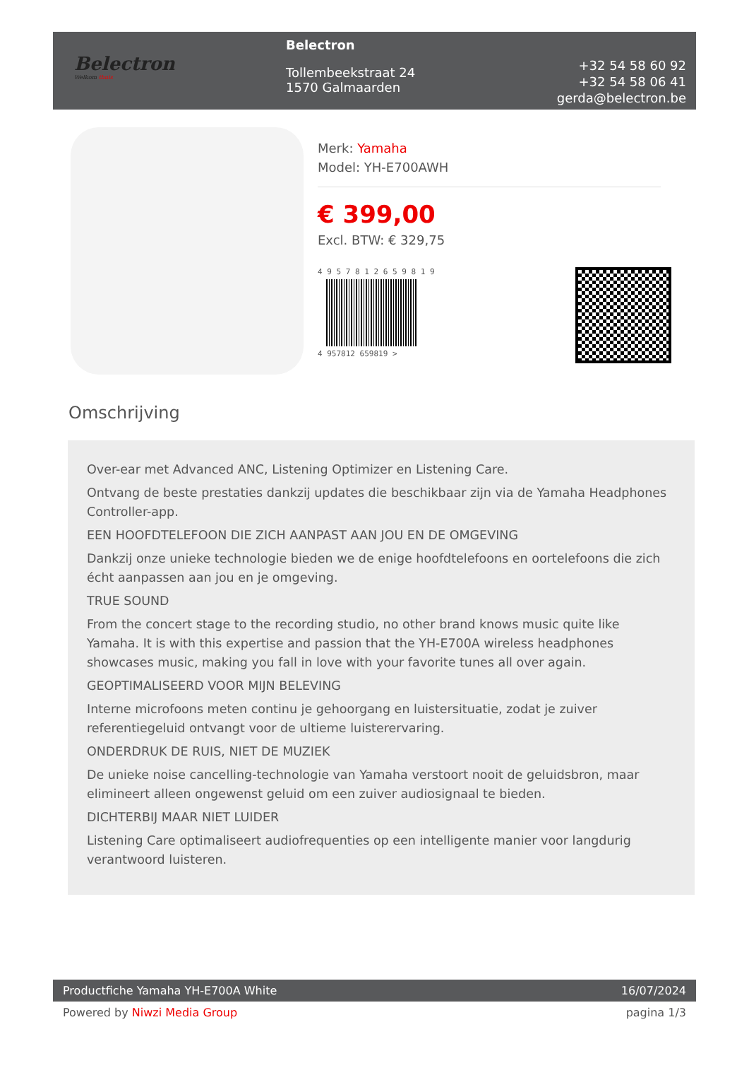Belectron
Welkom thuis
Belectron
Tollembeekstraat 24
1570 Galmaarden
+32 54 58 60 92
+32 54 58 06 41
gerda@belectron.be
Merk: Yamaha
Model: YH-E700AWH
€ 399,00
Excl. BTW: € 329,75
4 9 5 7 8 1 2 6 5 9 8 1 9
4 957812 659819 >
Omschrijving
Over-ear met Advanced ANC, Listening Optimizer en Listening Care.
Ontvang de beste prestaties dankzij updates die beschikbaar zijn via de Yamaha Headphones Controller-app.
EEN HOOFDTELEFOON DIE ZICH AANPAST AAN JOU EN DE OMGEVING
Dankzij onze unieke technologie bieden we de enige hoofdtelefoons en oortelefoons die zich écht aanpassen aan jou en je omgeving.
TRUE SOUND
From the concert stage to the recording studio, no other brand knows music quite like Yamaha. It is with this expertise and passion that the YH-E700A wireless headphones showcases music, making you fall in love with your favorite tunes all over again.
GEOPTIMALISEERD VOOR MIJN BELEVING
Interne microfoons meten continu je gehoorgang en luistersituatie, zodat je zuiver referentiegeluid ontvangt voor de ultieme luisterervaring.
ONDERDRUK DE RUIS, NIET DE MUZIEK
De unieke noise cancelling-technologie van Yamaha verstoort nooit de geluidsbron, maar elimineert alleen ongewenst geluid om een zuiver audiosignaal te bieden.
DICHTERBIJ MAAR NIET LUIDER
Listening Care optimaliseert audiofrequenties op een intelligente manier voor langdurig verantwoord luisteren.
Productfiche Yamaha YH-E700A White 16/07/2024
Powered by Niwzi Media Group pagina 1/3